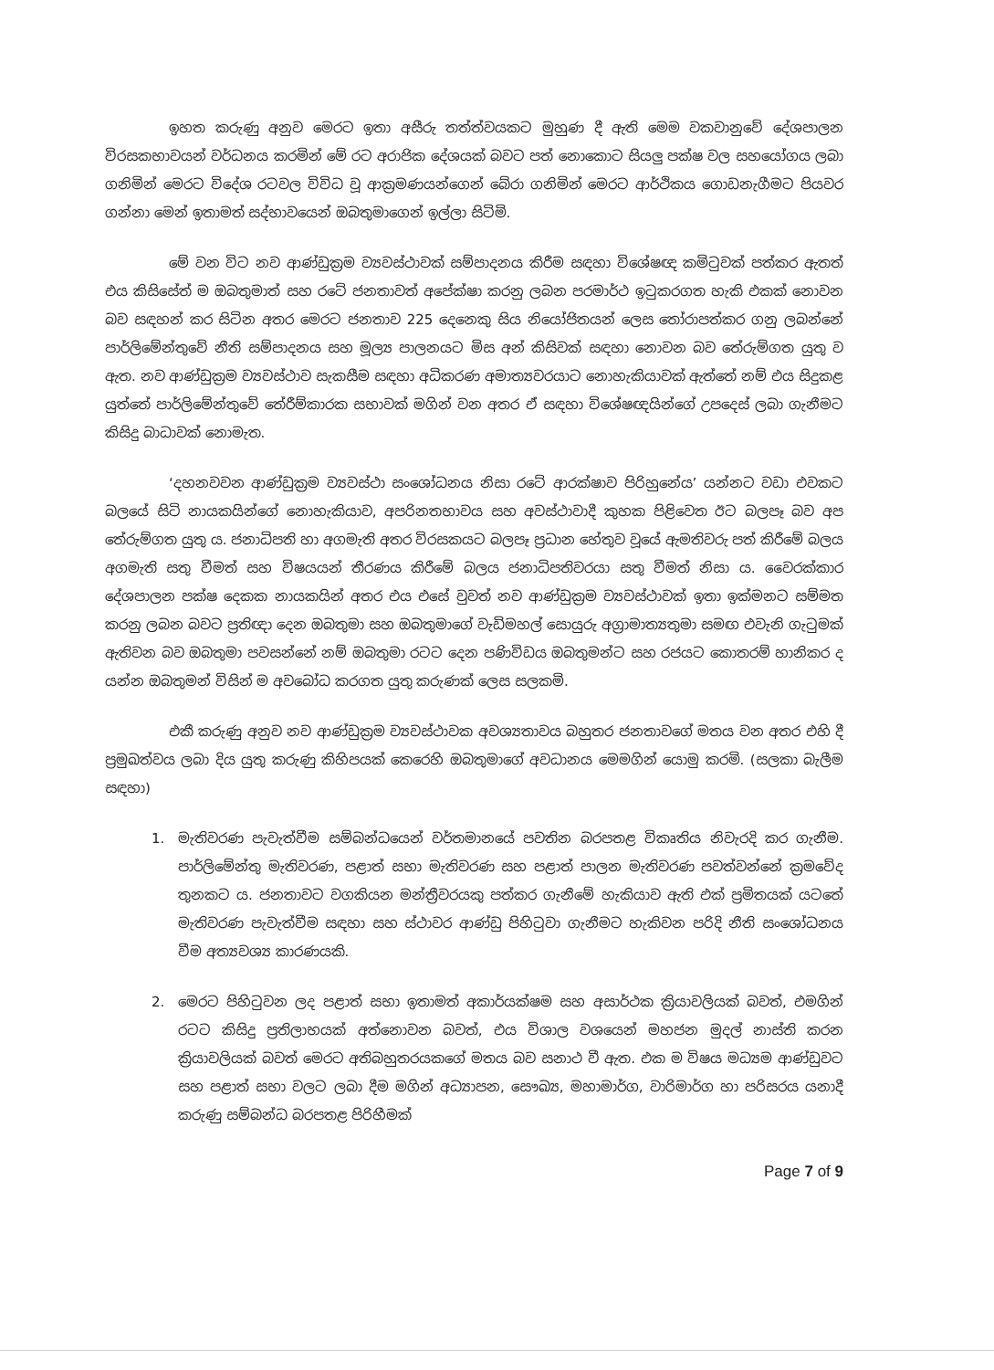ඉහත කරුණු අනුව මෙරට ඉතා අසීරු තත්ත්වයකට මුහුණ දී ඇති මෙම වකවානුවේ දේශපාලන විරසකභාවයන් වර්ධනය කරමින් මේ රට අරාජික දේශයක් බවට පත් නොකොට සියලු පක්ෂ වල සහයෝගය ලබා ගනිමින් මෙරට විදේශ රටවල විවිධ වූ ආක්‍රමණයන්ගෙන් බේරා ගනිමින් මෙරට ආර්ථිකය ගොඩනැගීමට පියවර ගන්නා මෙන් ඉතාමත් සද්භාවයෙන් ඔබතුමාගෙන් ඉල්ලා සිටිමි.
මේ වන විට නව ආණ්ඩුක්‍රම ව්‍යවස්ථාවක් සම්පාදනය කිරීම සඳහා විශේෂඥ කමිටුවක් පත්කර ඇතත් එය කිසිසේත් ම ඔබතුමාත් සහ රටේ ජනතාවත් අපේක්ෂා කරනු ලබන පරමාර්ථ ඉටුකරගත හැකි එකක් නොවන බව සඳහන් කර සිටින අතර මෙරට ජනතාව 225 දෙනෙකු සිය නියෝජිතයන් ලෙස තෝරාපත්කර ගනු ලබන්නේ පාර්ලිමේන්තුවේ නීති සම්පාදනය සහ මූල්‍ය පාලනයට මිස අන් කිසිවක් සඳහා නොවන බව තේරුම්ගත යුතු ව ඇත. නව ආණ්ඩුක්‍රම ව්‍යවස්ථාව සැකසීම සඳහා අධිකරණ අමාත්‍යවරයාට නොහැකියාවක් ඇත්තේ නම් එය සිදුකළ යුත්තේ පාර්ලිමේන්තුවේ තේරීම්කාරක සභාවක් මගින් වන අතර ඒ සඳහා විශේෂඥයින්ගේ උපදෙස් ලබා ගැනීමට කිසිදු බාධාවක් නොමැත.
‘දහනවවන ආණ්ඩුක්‍රම ව්‍යවස්ථා සංශෝධනය නිසා රටේ ආරක්ෂාව පිරිහුනේය’ යන්නට වඩා එවකට බලයේ සිටි නායකයින්ගේ නොහැකියාව, අපරිනතභාවය සහ අවස්ථාවාදී කුහක පිළිවෙත ඊට බලපෑ බව අප තේරුම්ගත යුතු ය. ජනාධිපති හා අගමැති අතර විරසකයට බලපෑ ප්‍රධාන හේතුව වූයේ ඇමතිවරු පත් කිරීමේ බලය අගමැති සතු වීමත් සහ විෂයයන් තීරණය කිරීමේ බලය ජනාධිපතිවරයා සතු වීමත් නිසා ය. වෛරක්කාර දේශපාලන පක්ෂ දෙකක නායකයින් අතර එය එසේ වුවත් නව ආණ්ඩුක්‍රම ව්‍යවස්ථාවක් ඉතා ඉක්මනට සම්මත කරනු ලබන බවට ප්‍රතිඥා දෙන ඔබතුමා සහ ඔබතුමාගේ වැඩිමහල් සොයුරු අග්‍රාමාත්‍යතුමා සමඟ එවැනි ගැටුමක් ඇතිවන බව ඔබතුමා පවසන්නේ නම් ඔබතුමා රටට දෙන පණිවිඩය ඔබතුමන්ට සහ රජයට කොතරම් හානිකර ද යන්න ඔබතුමන් විසින් ම අවබෝධ කරගත යුතු කරුණක් ලෙස සලකමි.
එකී කරුණු අනුව නව ආණ්ඩුක්‍රම ව්‍යවස්ථාවක අවශ්‍යතාවය බහුතර ජනතාවගේ මතය වන අතර එහි දී ප්‍රමුඛත්වය ලබා දිය යුතු කරුණු කිහිපයක් කෙරෙහි ඔබතුමාගේ අවධානය මෙමගින් යොමු කරමි. (සලකා බැලීම සඳහා)
1. මැතිවරණ පැවැත්වීම සම්බන්ධයෙන් වර්තමානයේ පවතින බරපතළ විකෘතිය නිවැරදි කර ගැනීම. පාර්ලිමේන්තු මැතිවරණ, පළාත් සභා මැතිවරණ සහ පළාත් පාලන මැතිවරණ පවත්වන්නේ ක්‍රමවේද තුනකට ය. ජනතාවට වගකියන මන්ත්‍රීවරයකු පත්කර ගැනීමේ හැකියාව ඇති එක් ප්‍රමිතයක් යටතේ මැතිවරණ පැවැත්වීම සඳහා සහ ස්ථාවර ආණ්ඩු පිහිටුවා ගැනීමට හැකිවන පරිදි නීති සංශෝධනය වීම අත්‍යවශ්‍ය කාරණයකි.
2. මෙරට පිහිටුවන ලද පළාත් සභා ඉතාමත් අකාර්යක්ෂම සහ අසාර්ථක ක්‍රියාවලියක් බවත්, එමගින් රටට කිසිදු ප්‍රතිලාභයක් අත්නොවන බවත්, එය විශාල වශයෙන් මහජන මුදල් නාස්ති කරන ක්‍රියාවලියක් බවත් මෙරට අතිබහුතරයකගේ මතය බව සනාථ වී ඇත. එක ම විෂය මධ්‍යම ආණ්ඩුවට සහ පළාත් සභා වලට ලබා දීම මගින් අධ්‍යාපන, සෞඛ්‍ය, මහාමාර්ග, වාරිමාර්ග හා පරිසරය යනාදී කරුණු සම්බන්ධ බරපතළ පිරිහීමක්
Page 7 of 9